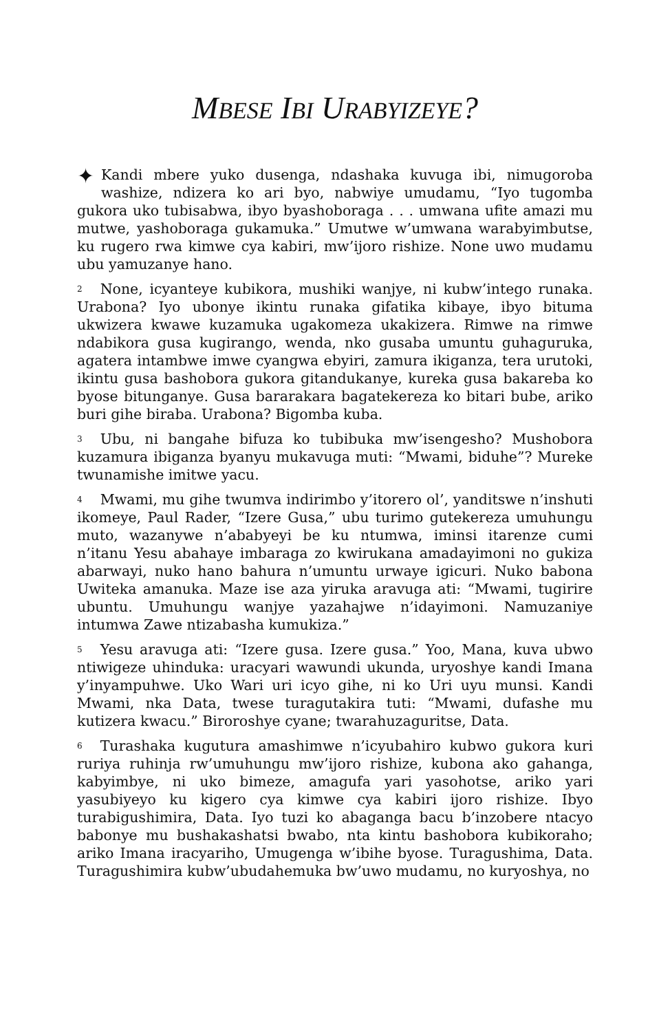MBESE IBI URABYIZEYE?
✦ Kandi mbere yuko dusenga, ndashaka kuvuga ibi, nimugoroba washize, ndizera ko ari byo, nabwiye umudamu, “Iyo tugomba gukora uko tubisabwa, ibyo byashoboraga . . . umwana ufite amazi mu mutwe, yashoboraga gukamuka.” Umutwe w’umwana warabyimbutse, ku rugero rwa kimwe cya kabiri, mw’ijoro rishize. None uwo mudamu ubu yamuzanye hano.
<sup>2</sup> None, icyanteye kubikora, mushiki wanjye, ni kubw’intego runaka. Urabona? Iyo ubonye ikintu runaka gifatika kibaye, ibyo bituma ukwizera kwawe kuzamuka ugakomeza ukakizera. Rimwe na rimwe ndabikora gusa kugirango, wenda, nko gusaba umuntu guhaguruka, agatera intambwe imwe cyangwa ebyiri, zamura ikiganza, tera urutoki, ikintu gusa bashobora gukora gitandukanye, kureka gusa bakareba ko byose bitunganye. Gusa bararakara bagatekereza ko bitari bube, ariko buri gihe biraba. Urabona? Bigomba kuba.
<sup>3</sup> Ubu, ni bangahe bifuza ko tubibuka mw’isengesho? Mushobora kuzamura ibiganza byanyu mukavuga muti: “Mwami, biduhe”? Mureke twunamishe imitwe yacu.
<sup>4</sup> Mwami, mu gihe twumva indirimbo y’itorero ol’, yanditswe n’inshuti ikomeye, Paul Rader, “Izere Gusa,” ubu turimo gutekereza umuhungu muto, wazanywe n’ababyeyi be ku ntumwa, iminsi itarenze cumi n’itanu Yesu abahaye imbaraga zo kwirukana amadayimoni no gukiza abarwayi, nuko hano bahura n’umuntu urwaye igicuri. Nuko babona Uwiteka amanuka. Maze ise aza yiruka aravuga ati: “Mwami, tugirire ubuntu. Umuhungu wanjye yazahajwe n’idayimoni. Namuzaniye intumwa Zawe ntizabasha kumukiza.”
<sup>5</sup> Yesu aravuga ati: “Izere gusa. Izere gusa.” Yoo, Mana, kuva ubwo ntiwigeze uhinduka: uracyari wawundi ukunda, uryoshye kandi Imana y’inyampuhwe. Uko Wari uri icyo gihe, ni ko Uri uyu munsi. Kandi Mwami, nka Data, twese turagutakira tuti: “Mwami, dufashe mu kutizera kwacu.” Biroroshye cyane; twarahuzaguritse, Data.
<sup>6</sup> Turashaka kugutura amashimwe n’icyubahiro kubwo gukora kuri ruriya ruhinja rw’umuhungu mw’ijoro rishize, kubona ako gahanga, kabyimbye, ni uko bimeze, amagufa yari yasohotse, ariko yari yasubiyeyo ku kigero cya kimwe cya kabiri ijoro rishize. Ibyo turabigushimira, Data. Iyo tuzi ko abaganga bacu b’inzobere ntacyo babonye mu bushakashatsi bwabo, nta kintu bashobora kubikoraho; ariko Imana iracyariho, Umugenga w’ibihe byose. Turagushima, Data. Turagushimira kubw’ubudahemuka bw’uwo mudamu, no kuryoshya, no